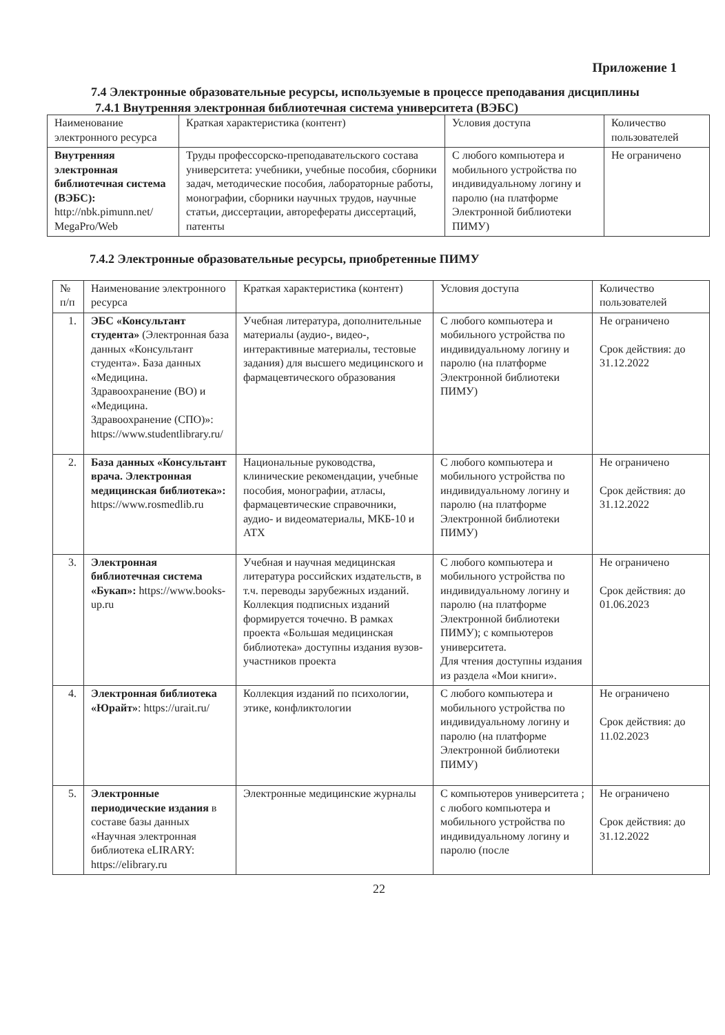Приложение 1
7.4 Электронные образовательные ресурсы, используемые в процессе преподавания дисциплины
7.4.1 Внутренняя электронная библиотечная система университета (ВЭБС)
| Наименование электронного ресурса | Краткая характеристика (контент) | Условия доступа | Количество пользователей |
| --- | --- | --- | --- |
| Внутренняя электронная библиотечная система (ВЭБС): http://nbk.pimunn.net/ MegaPro/Web | Труды профессорско-преподавательского состава университета: учебники, учебные пособия, сборники задач, методические пособия, лабораторные работы, монографии, сборники научных трудов, научные статьи, диссертации, авторефераты диссертаций, патенты | С любого компьютера и мобильного устройства по индивидуальному логину и паролю (на платформе Электронной библиотеки ПИМУ) | Не ограничено |
7.4.2 Электронные образовательные ресурсы, приобретенные ПИМУ
| № п/п | Наименование электронного ресурса | Краткая характеристика (контент) | Условия доступа | Количество пользователей |
| --- | --- | --- | --- | --- |
| 1. | ЭБС «Консультант студента» (Электронная база данных «Консультант студента». База данных «Медицина. Здравоохранение (ВО) и «Медицина. Здравоохранение (СПО)»: https://www.studentlibrary.ru/ | Учебная литература, дополнительные материалы (аудио-, видео-, интерактивные материалы, тестовые задания) для высшего медицинского и фармацевтического образования | С любого компьютера и мобильного устройства по индивидуальному логину и паролю (на платформе Электронной библиотеки ПИМУ) | Не ограничено Срок действия: до 31.12.2022 |
| 2. | База данных «Консультант врача. Электронная медицинская библиотека»: https://www.rosmedlib.ru | Национальные руководства, клинические рекомендации, учебные пособия, монографии, атласы, фармацевтические справочники, аудио- и видеоматериалы, МКБ-10 и АТХ | С любого компьютера и мобильного устройства по индивидуальному логину и паролю (на платформе Электронной библиотеки ПИМУ) | Не ограничено Срок действия: до 31.12.2022 |
| 3. | Электронная библиотечная система «Букап»: https://www.books-up.ru | Учебная и научная медицинская литература российских издательств, в т.ч. переводы зарубежных изданий. Коллекция подписных изданий формируется точечно. В рамках проекта «Большая медицинская библиотека» доступны издания вузов-участников проекта | С любого компьютера и мобильного устройства по индивидуальному логину и паролю (на платформе Электронной библиотеки ПИМУ); с компьютеров университета. Для чтения доступны издания из раздела «Мои книги». | Не ограничено Срок действия: до 01.06.2023 |
| 4. | Электронная библиотека «Юрайт» : https://urait.ru/ | Коллекция изданий по психологии, этике, конфликтологии | С любого компьютера и мобильного устройства по индивидуальному логину и паролю (на платформе Электронной библиотеки ПИМУ) | Не ограничено Срок действия: до 11.02.2023 |
| 5. | Электронные периодические издания в составе базы данных «Научная электронная библиотека eLIRARY: https://elibrary.ru | Электронные медицинские журналы | С компьютеров университета ; с любого компьютера и мобильного устройства по индивидуальному логину и паролю (после | Не ограничено Срок действия: до 31.12.2022 |
22